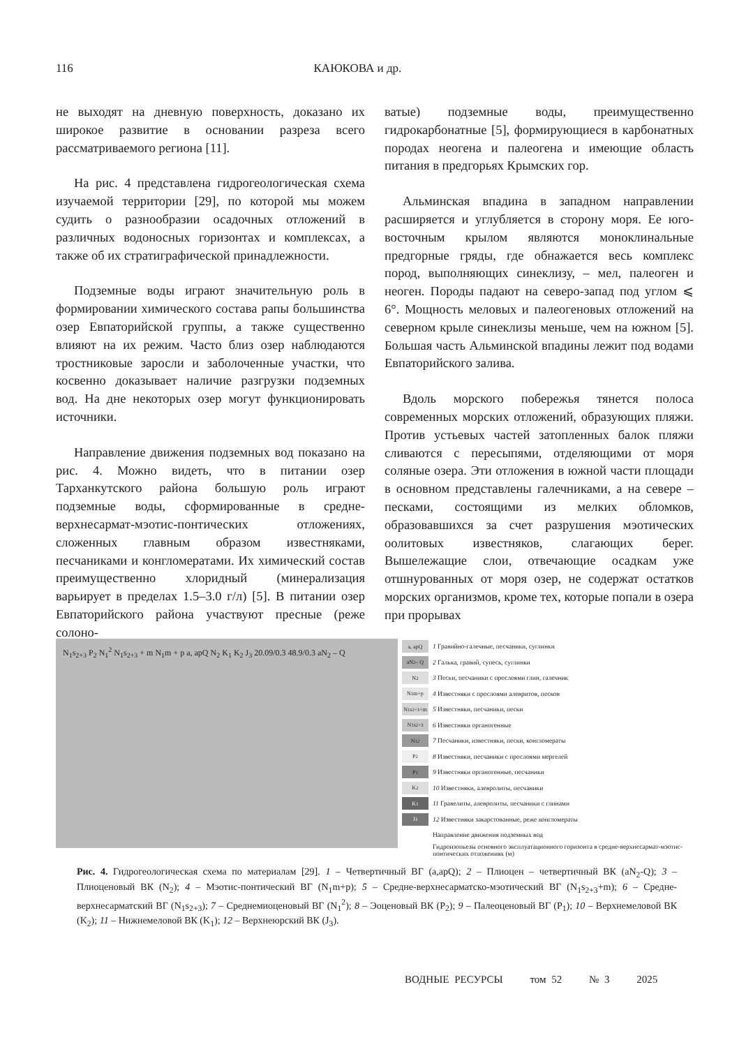116 КАЮКОВА и др.
не выходят на дневную поверхность, доказано их широкое развитие в основании разреза всего рассматриваемого региона [11].
На рис. 4 представлена гидрогеологическая схема изучаемой территории [29], по которой мы можем судить о разнообразии осадочных отложений в различных водоносных горизонтах и комплексах, а также об их стратиграфической принадлежности.
Подземные воды играют значительную роль в формировании химического состава рапы большинства озер Евпаторийской группы, а также существенно влияют на их режим. Часто близ озер наблюдаются тростниковые заросли и заболоченные участки, что косвенно доказывает наличие разгрузки подземных вод. На дне некоторых озер могут функционировать источники.
Направление движения подземных вод показано на рис. 4. Можно видеть, что в питании озер Тарханкутского района большую роль играют подземные воды, сформированные в средне-верхнесармат-мэотис-понтических отложениях, сложенных главным образом известняками, песчаниками и конгломератами. Их химический состав преимущественно хлоридный (минерализация варьирует в пределах 1.5–3.0 г/л) [5]. В питании озер Евпаторийского района участвуют пресные (реже солоно-
ватые) подземные воды, преимущественно гидрокарбонатные [5], формирующиеся в карбонатных породах неогена и палеогена и имеющие область питания в предгорьях Крымских гор.
Альминская впадина в западном направлении расширяется и углубляется в сторону моря. Ее юго-восточным крылом являются моноклинальные предгорные гряды, где обнажается весь комплекс пород, выполняющих синеклизу, – мел, палеоген и неоген. Породы падают на северо-запад под углом ⩽ 6°. Мощность меловых и палеогеновых отложений на северном крыле синеклизы меньше, чем на южном [5]. Большая часть Альминской впадины лежит под водами Евпаторийского залива.
Вдоль морского побережья тянется полоса современных морских отложений, образующих пляжи. Против устьевых частей затопленных балок пляжи сливаются с пересыпями, отделяющими от моря соляные озера. Эти отложения в южной части площади в основном представлены галечниками, а на севере – песками, состоящими из мелких обломков, образовавшихся за счет разрушения мэотических оолитовых известняков, слагающих берег. Вышележащие слои, отвечающие осадкам уже отшнурованных от моря озер, не содержат остатков морских организмов, кроме тех, которые попали в озера при прорывах
N<sub>1</sub>s<sub>2+3</sub> P<sub>2</sub> N<sub>1</sub><sup>2</sup> N<sub>1</sub>s<sub>2+3</sub> + m N<sub>1</sub>m + p a, apQ N<sub>2</sub> K<sub>1</sub> K<sub>2</sub> J<sub>3</sub> 20.09/0.3 48.9/0.3 aN<sub>2</sub> – Q
a, apQ 1 Гравийно-галечные, песчаники, суглинки
aN<sub>2</sub> – Q 2 Галька, гравий, супесь, суглинки
N<sub>2</sub> 3 Пески, песчаники с прослоями глин, галечник
N<sub>1</sub>m+p 4 Известняки с прослоями алевритов, песков
N<sub>1</sub>s<sub>2+3</sub>+m 5 Известняки, песчаники, пески
N<sub>1</sub>s<sub>2+3</sub> 6 Известняки органогенные
N<sub>1</sub><sup>2</sup> 7 Песчаники, известняки, пески, конгломераты
P<sub>2</sub> 8 Известняки, песчаники с прослоями мергелей
P<sub>1</sub> 9 Известняки органогенные, песчаники
K<sub>2</sub> 10 Известняки, алевролиты, песчаники
K<sub>1</sub> 11 Гравелиты, алевролиты, песчаники с глинами
J<sub>3</sub> 12 Известняки закарстованные, реже конгломераты
Направление движения подземных вод
Гидроизопьезы основного эксплуатационного горизонта в средне-верхнесармат-мэотис-понтических отложениях (м)
Рис. 4. Гидрогеологическая схема по материалам [29]. 1 – Четвертичный ВГ (a,apQ); 2 – Плиоцен – четвертичный ВК (aN<sub>2</sub>-Q); 3 – Плиоценовый ВК (N<sub>2</sub>); 4 – Мэотис-понтический ВГ (N<sub>1</sub>m+p); 5 – Средне-верхнесарматско-мэотический ВГ (N<sub>1</sub>s<sub>2+3</sub>+m); 6 – Средне-верхнесарматский ВГ (N<sub>1</sub>s<sub>2+3</sub>); 7 – Среднемиоценовый ВГ (N<sub>1</sub><sup>2</sup>); 8 – Эоценовый ВК (P<sub>2</sub>); 9 – Палеоценовый ВГ (P<sub>1</sub>); 10 – Верхнемеловой ВК (K<sub>2</sub>); 11 – Нижнемеловой ВК (K<sub>1</sub>); 12 – Верхнеюрский ВК (J<sub>3</sub>).
ВОДНЫЕ РЕСУРСЫ том 52 № 3 2025